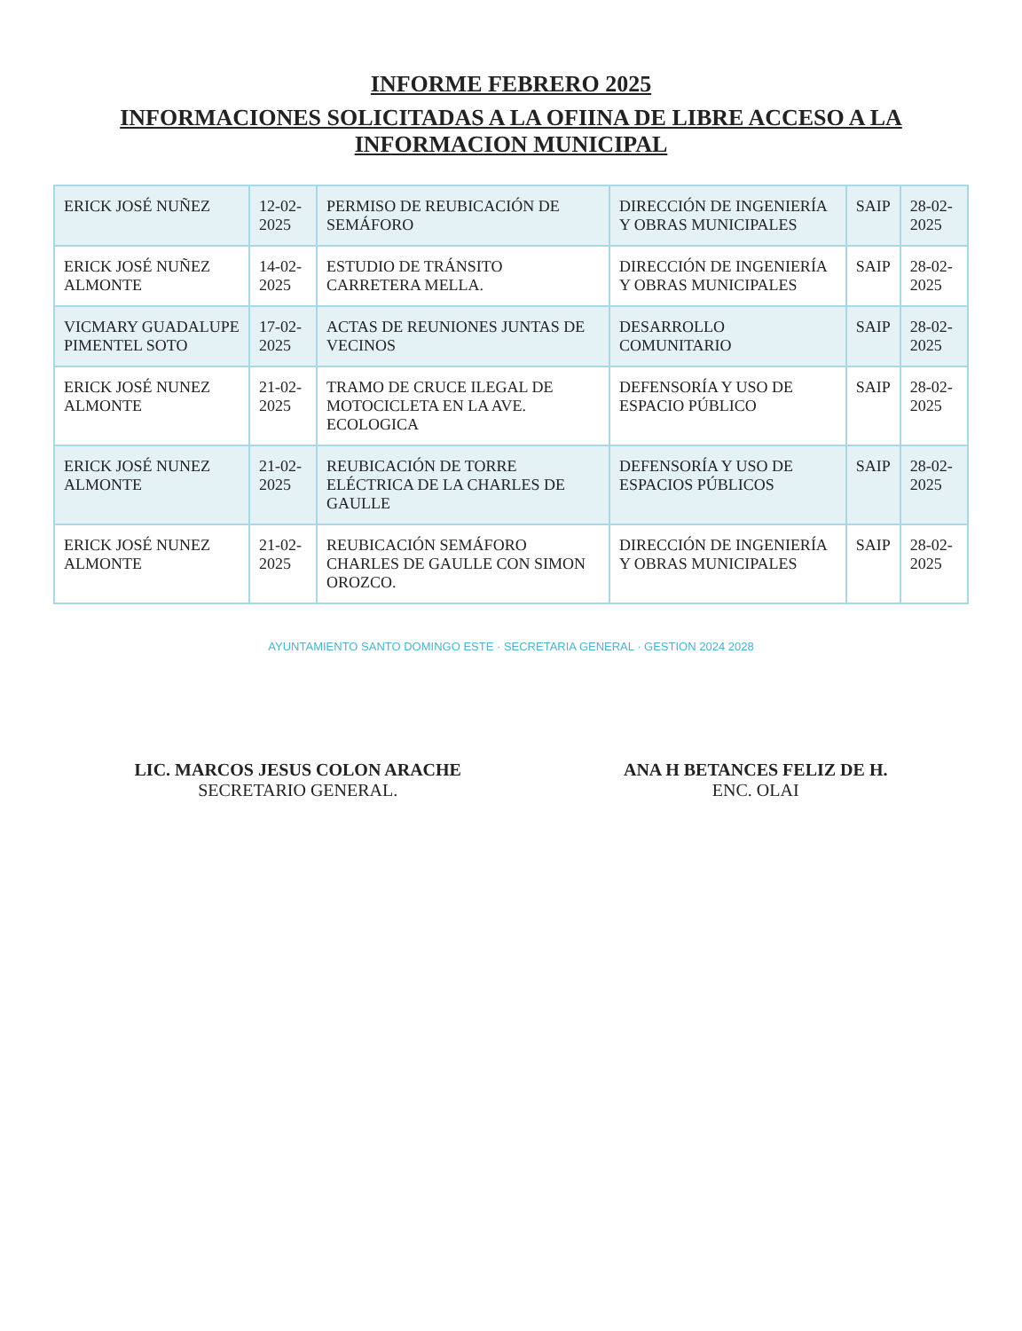INFORME FEBRERO 2025
INFORMACIONES SOLICITADAS A LA OFIINA DE LIBRE ACCESO A LA INFORMACION MUNICIPAL
| ERICK JOSÉ NUÑEZ | 12-02-2025 | PERMISO DE REUBICACIÓN DE SEMÁFORO | DIRECCIÓN DE INGENIERÍA Y OBRAS MUNICIPALES | SAIP | 28-02-2025 |
| ERICK JOSÉ NUÑEZ ALMONTE | 14-02-2025 | ESTUDIO DE TRÁNSITO CARRETERA MELLA. | DIRECCIÓN DE INGENIERÍA Y OBRAS MUNICIPALES | SAIP | 28-02-2025 |
| VICMARY GUADALUPE PIMENTEL SOTO | 17-02-2025 | ACTAS DE REUNIONES JUNTAS DE VECINOS | DESARROLLO COMUNITARIO | SAIP | 28-02-2025 |
| ERICK JOSÉ NUNEZ ALMONTE | 21-02-2025 | TRAMO DE CRUCE ILEGAL DE MOTOCICLETA EN LA AVE. ECOLOGICA | DEFENSORÍA Y USO DE ESPACIO PÚBLICO | SAIP | 28-02-2025 |
| ERICK JOSÉ NUNEZ ALMONTE | 21-02-2025 | REUBICACIÓN DE TORRE ELÉCTRICA DE LA CHARLES DE GAULLE | DEFENSORÍA Y USO DE ESPACIOS PÚBLICOS | SAIP | 28-02-2025 |
| ERICK JOSÉ NUNEZ ALMONTE | 21-02-2025 | REUBICACIÓN SEMÁFORO CHARLES DE GAULLE CON SIMON OROZCO. | DIRECCIÓN DE INGENIERÍA Y OBRAS MUNICIPALES | SAIP | 28-02-2025 |
AYUNTAMIENTO SANTO DOMINGO ESTE · SECRETARIA GENERAL · GESTION 2024 2028
LIC. MARCOS JESUS COLON ARACHE
SECRETARIO GENERAL.
ANA H BETANCES FELIZ DE H.
ENC. OLAI